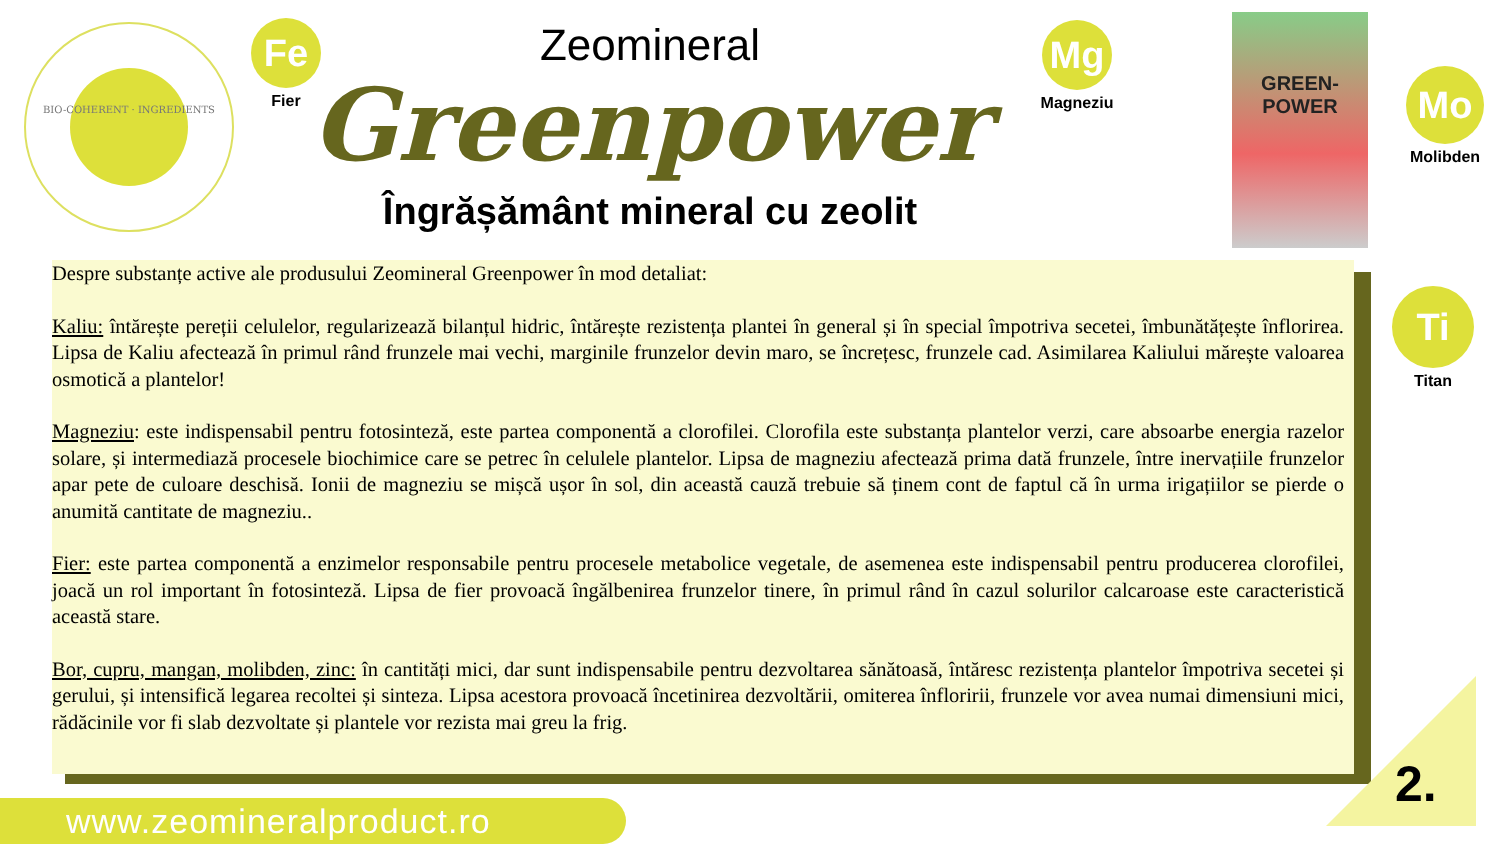BIO-COHERENT · INGREDIENTS
Fe
Fier
Zeomineral
Greenpower
Îngrășământ mineral cu zeolit
Mg
Magneziu
GREEN-
POWER
Mo
Molibden
Ti
Titan
Despre substanțe active ale produsului Zeomineral Greenpower în mod detaliat:
Kaliu: întărește pereții celulelor, regularizează bilanțul hidric, întărește rezistența plantei în general și în special împotriva secetei, îmbunătățește înflorirea. Lipsa de Kaliu afectează în primul rând frunzele mai vechi, marginile frunzelor devin maro, se încrețesc, frunzele cad. Asimilarea Kaliului mărește valoarea osmotică a plantelor!
Magneziu: este indispensabil pentru fotosinteză, este partea componentă a clorofilei. Clorofila este substanța plantelor verzi, care absoarbe energia razelor solare, și intermediază procesele biochimice care se petrec în celulele plantelor. Lipsa de magneziu afectează prima dată frunzele, între inervațiile frunzelor apar pete de culoare deschisă. Ionii de magneziu se mișcă ușor în sol, din această cauză trebuie să ținem cont de faptul că în urma irigațiilor se pierde o anumită cantitate de magneziu..
Fier: este partea componentă a enzimelor responsabile pentru procesele metabolice vegetale, de asemenea este indispensabil pentru producerea clorofilei, joacă un rol important în fotosinteză. Lipsa de fier provoacă îngălbenirea frunzelor tinere, în primul rând în cazul solurilor calcaroase este caracteristică această stare.
Bor, cupru, mangan, molibden, zinc: în cantități mici, dar sunt indispensabile pentru dezvoltarea sănătoasă, întăresc rezistența plantelor împotriva secetei și gerului, și intensifică legarea recoltei și sinteza. Lipsa acestora provoacă încetinirea dezvoltării, omiterea înfloririi, frunzele vor avea numai dimensiuni mici, rădăcinile vor fi slab dezvoltate și plantele vor rezista mai greu la frig.
www.zeomineralproduct.ro
2.